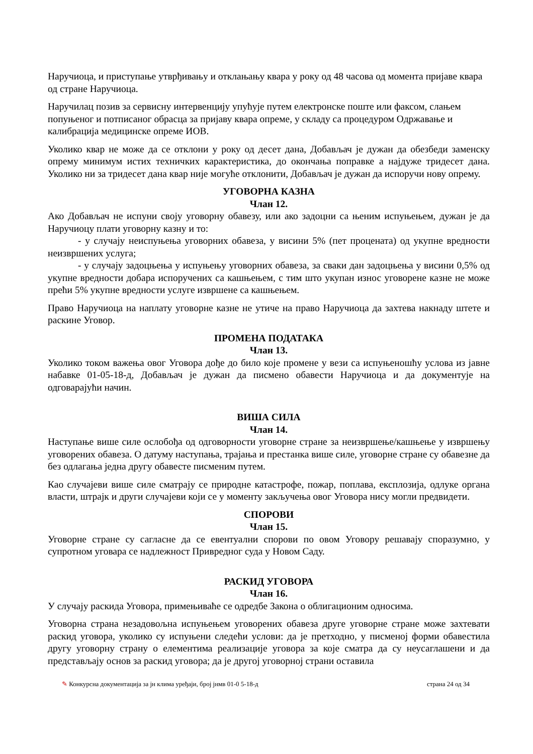Наручиоца, и приступање утврђивању и отклањању квара у року од 48 часова од момента пријаве квара од стране Наручиоца.
Наручилац позив за сервисну интервенцију упућује путем електронске поште или факсом, слањем попуњеног и потписаног обрасца за пријаву квара опреме, у складу са процедуром Одржавање и калибрација медицинске опреме ИОВ.
Уколико квар не може да се отклони у року од десет дана, Добављач је дужан да обезбеди заменску опрему минимум истих техничких карактеристика, до окончања поправке а најдуже тридесет дана. Уколико ни за тридесет дана квар није могуће отклонити, Добављач је дужан да испоручи нову опрему.
УГОВОРНА КАЗНА
Члан 12.
Ако Добављач не испуни своју уговорну обавезу, или ако задоцни са њеним испуњењем, дужан је да Наручиоцу плати уговорну казну и то:
- у случају неиспуњења уговорних обавеза, у висини 5% (пет процената) од укупне вредности неизвршених услуга;
- у случају задоцњења у испуњењу уговорних обавеза, за сваки дан задоцњења у висини 0,5% од укупне вредности добара испоручених са кашњењем, с тим што укупан износ уговорене казне не може прећи 5% укупне вредности услуге извршене са кашњењем.
Право Наручиоца на наплату уговорне казне не утиче на право Наручиоца да захтева накнаду штете и раскине Уговор.
ПРОМЕНА ПОДАТАКА
Члан 13.
Уколико током важења овог Уговора дође до било које промене у вези са испуњеношћу услова из јавне набавке 01-05-18-д, Добављач је дужан да писмено обавести Наручиоца и да документује на одговарајући начин.
ВИША СИЛА
Члан 14.
Наступање више силе ослобођа од одговорности уговорне стране за неизвршење/кашњење у извршењу уговорених обавеза. О датуму наступања, трајања и престанка више силе, уговорне стране су обавезне да без одлагања једна другу обавесте писменим путем.
Као случајеви више силе сматрају се природне катастрофе, пожар, поплава, експлозија, одлуке органа власти, штрајк и други случајеви који се у моменту закључења овог Уговора нису могли предвидети.
СПОРОВИ
Члан 15.
Уговорне стране су сагласне да се евентуални спорови по овом Уговору решавају споразумно, у супротном уговара се надлежност Привредног суда у Новом Саду.
РАСКИД УГОВОРА
Члан 16.
У случају раскида Уговора, примењиваће се одредбе Закона о облигационим односима.
Уговорна страна незадовољна испуњењем уговорених обавеза друге уговорне стране може захтевати раскид уговора, уколико су испуњени следећи услови: да је претходно, у писменој форми обавестила другу уговорну страну о елементима реализације уговора за које сматра да су неусаглашени и да представљају основ за раскид уговора; да је другој уговорној страни оставила
✎ Конкурсна документација за јн клима уређаји, број јнмв 01-0 5-18-д страна 24 од 34